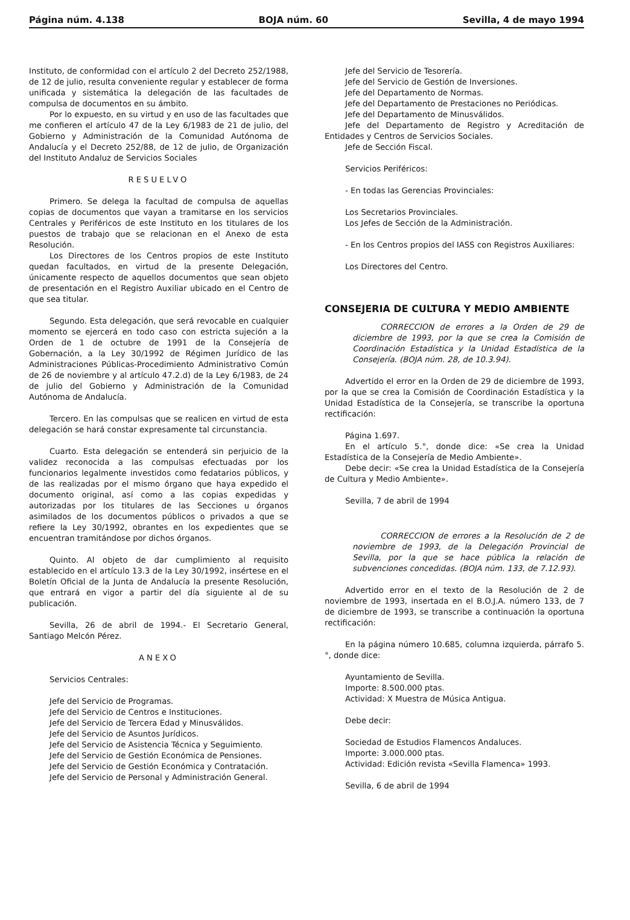Página núm. 4.138 BOJA núm. 60 Sevilla, 4 de mayo 1994
Instituto, de conformidad con el artículo 2 del Decreto 252/1988, de 12 de julio, resulta conveniente regular y establecer de forma unificada y sistemática la delegación de las facultades de compulsa de documentos en su ámbito.
Por lo expuesto, en su virtud y en uso de las facultades que me confieren el artículo 47 de la Ley 6/1983 de 21 de julio, del Gobierno y Administración de la Comunidad Autónoma de Andalucía y el Decreto 252/88, de 12 de julio, de Organización del Instituto Andaluz de Servicios Sociales
RESUELVO
Primero. Se delega la facultad de compulsa de aquellas copias de documentos que vayan a tramitarse en los servicios Centrales y Periféricos de este Instituto en los titulares de los puestos de trabajo que se relacionan en el Anexo de esta Resolución.
Los Directores de los Centros propios de este Instituto quedan facultados, en virtud de la presente Delegación, únicamente respecto de aquellos documentos que sean objeto de presentación en el Registro Auxiliar ubicado en el Centro de que sea titular.
Segundo. Esta delegación, que será revocable en cualquier momento se ejercerá en todo caso con estricta sujeción a la Orden de 1 de octubre de 1991 de la Consejería de Gobernación, a la Ley 30/1992 de Régimen Jurídico de las Administraciones Públicas-Procedimiento Administrativo Común de 26 de noviembre y al artículo 47.2.d) de la Ley 6/1983, de 24 de julio del Gobierno y Administración de la Comunidad Autónoma de Andalucía.
Tercero. En las compulsas que se realicen en virtud de esta delegación se hará constar expresamente tal circunstancia.
Cuarto. Esta delegación se entenderá sin perjuicio de la validez reconocida a las compulsas efectuadas por los funcionarios legalmente investidos como fedatarios públicos, y de las realizadas por el mismo órgano que haya expedido el documento original, así como a las copias expedidas y autorizadas por los titulares de las Secciones u órganos asimilados de los documentos públicos o privados a que se refiere la Ley 30/1992, obrantes en los expedientes que se encuentran tramitándose por dichos órganos.
Quinto. Al objeto de dar cumplimiento al requisito establecido en el artículo 13.3 de la Ley 30/1992, insértese en el Boletín Oficial de la Junta de Andalucía la presente Resolución, que entrará en vigor a partir del día siguiente al de su publicación.
Sevilla, 26 de abril de 1994.- El Secretario General, Santiago Melcón Pérez.
ANEXO
Servicios Centrales:
Jefe del Servicio de Programas.
Jefe del Servicio de Centros e Instituciones.
Jefe del Servicio de Tercera Edad y Minusválidos.
Jefe del Servicio de Asuntos Jurídicos.
Jefe del Servicio de Asistencia Técnica y Seguimiento.
Jefe del Servicio de Gestión Económica de Pensiones.
Jefe del Servicio de Gestión Económica y Contratación.
Jefe del Servicio de Personal y Administración General.
Jefe del Servicio de Tesorería.
Jefe del Servicio de Gestión de Inversiones.
Jefe del Departamento de Normas.
Jefe del Departamento de Prestaciones no Periódicas.
Jefe del Departamento de Minusválidos.
Jefe del Departamento de Registro y Acreditación de Entidades y Centros de Servicios Sociales.
Jefe de Sección Fiscal.
Servicios Periféricos:
- En todas las Gerencias Provinciales:
Los Secretarios Provinciales.
Los Jefes de Sección de la Administración.
- En los Centros propios del IASS con Registros Auxiliares:
Los Directores del Centro.
CONSEJERIA DE CULTURA Y MEDIO AMBIENTE
CORRECCION de errores a la Orden de 29 de diciembre de 1993, por la que se crea la Comisión de Coordinación Estadística y la Unidad Estadística de la Consejería. (BOJA núm. 28, de 10.3.94).
Advertido el error en la Orden de 29 de diciembre de 1993, por la que se crea la Comisión de Coordinación Estadística y la Unidad Estadística de la Consejería, se transcribe la oportuna rectificación:
Página 1.697.
En el artículo 5.°, donde dice: «Se crea la Unidad Estadística de la Consejería de Medio Ambiente».
Debe decir: «Se crea la Unidad Estadística de la Consejería de Cultura y Medio Ambiente».
Sevilla, 7 de abril de 1994
CORRECCION de errores a la Resolución de 2 de noviembre de 1993, de la Delegación Provincial de Sevilla, por la que se hace pública la relación de subvenciones concedidas. (BOJA núm. 133, de 7.12.93).
Advertido error en el texto de la Resolución de 2 de noviembre de 1993, insertada en el B.O.J.A. número 133, de 7 de diciembre de 1993, se transcribe a continuación la oportuna rectificación:
En la página número 10.685, columna izquierda, párrafo 5.°, donde dice:
Ayuntamiento de Sevilla.
Importe: 8.500.000 ptas.
Actividad: X Muestra de Música Antigua.
Debe decir:
Sociedad de Estudios Flamencos Andaluces.
Importe: 3.000.000 ptas.
Actividad: Edición revista «Sevilla Flamenca» 1993.
Sevilla, 6 de abril de 1994